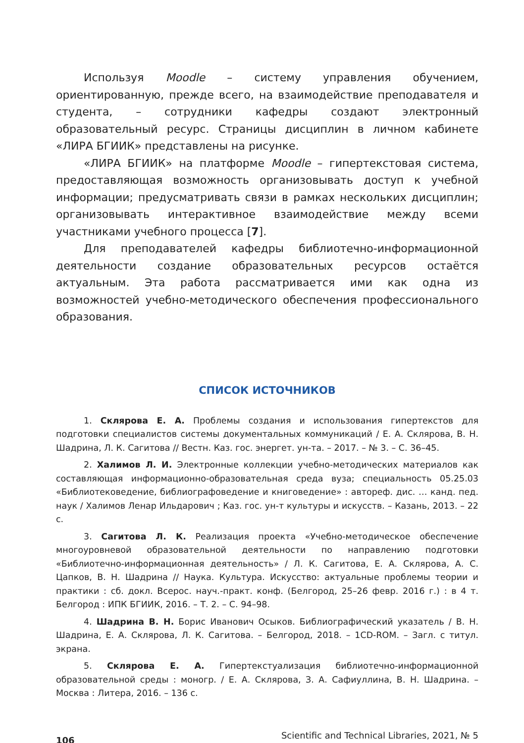Используя Moodle – систему управления обучением, ориентированную, прежде всего, на взаимодействие преподавателя и студента, – сотрудники кафедры создают электронный образовательный ресурс. Страницы дисциплин в личном кабинете «ЛИРА БГИИК» представлены на рисунке.
«ЛИРА БГИИК» на платформе Moodle – гипертекстовая система, предоставляющая возможность организовывать доступ к учебной информации; предусматривать связи в рамках нескольких дисциплин; организовывать интерактивное взаимодействие между всеми участниками учебного процесса [7].
Для преподавателей кафедры библиотечно-информационной деятельности создание образовательных ресурсов остаётся актуальным. Эта работа рассматривается ими как одна из возможностей учебно-методического обеспечения профессионального образования.
СПИСОК ИСТОЧНИКОВ
1. Склярова Е. А. Проблемы создания и использования гипертекстов для подготовки специалистов системы документальных коммуникаций / Е. А. Склярова, В. Н. Шадрина, Л. К. Сагитова // Вестн. Каз. гос. энергет. ун-та. – 2017. – № 3. – С. 36–45.
2. Халимов Л. И. Электронные коллекции учебно-методических материалов как составляющая информационно-образовательная среда вуза; специальность 05.25.03 «Библиотековедение, библиографоведение и книговедение» : автореф. дис. … канд. пед. наук / Халимов Ленар Ильдарович ; Каз. гос. ун-т культуры и искусств. – Казань, 2013. – 22 с.
3. Сагитова Л. К. Реализация проекта «Учебно-методическое обеспечение многоуровневой образовательной деятельности по направлению подготовки «Библиотечно-информационная деятельность» / Л. К. Сагитова, Е. А. Склярова, А. С. Цапков, В. Н. Шадрина // Наука. Культура. Искусство: актуальные проблемы теории и практики : сб. докл. Всерос. науч.-практ. конф. (Белгород, 25–26 февр. 2016 г.) : в 4 т. Белгород : ИПК БГИИК, 2016. – Т. 2. – С. 94–98.
4. Шадрина В. Н. Борис Иванович Осыков. Библиографический указатель / В. Н. Шадрина, Е. А. Склярова, Л. К. Сагитова. – Белгород, 2018. – 1CD-ROM. – Загл. с титул. экрана.
5. Склярова Е. А. Гипертекстуализация библиотечно-информационной образовательной среды : моногр. / Е. А. Склярова, З. А. Сафиуллина, В. Н. Шадрина. – Москва : Литера, 2016. – 136 с.
106 Scientific and Technical Libraries, 2021, № 5